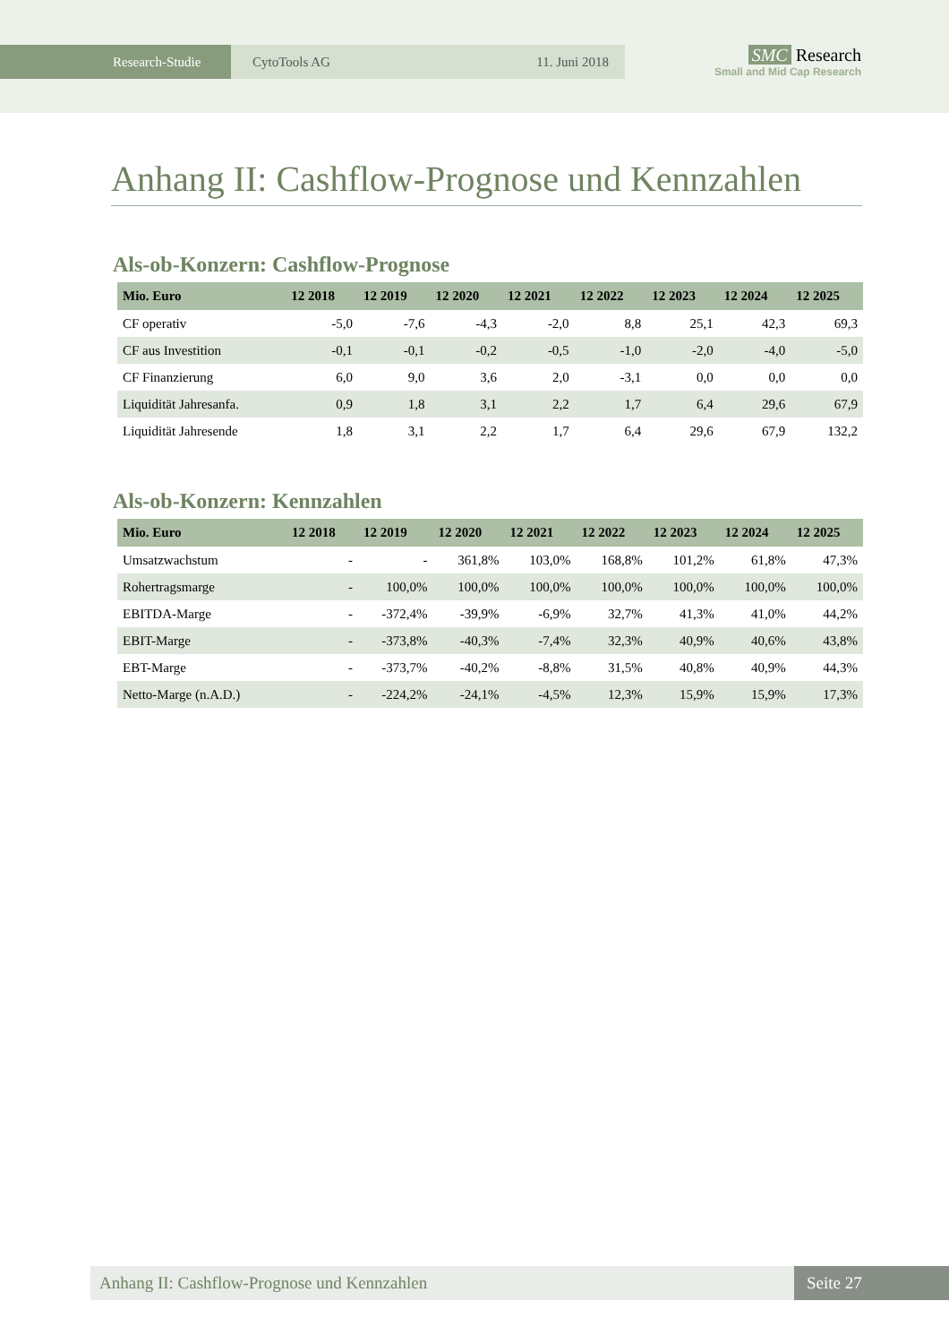Research-Studie CytoTools AG 11. Juni 2018
SMC Research
Small and Mid Cap Research
Anhang II: Cashflow-Prognose und Kennzahlen
Als-ob-Konzern: Cashflow-Prognose
| Mio. Euro | 12 2018 | 12 2019 | 12 2020 | 12 2021 | 12 2022 | 12 2023 | 12 2024 | 12 2025 |
| --- | --- | --- | --- | --- | --- | --- | --- | --- |
| CF operativ | -5,0 | -7,6 | -4,3 | -2,0 | 8,8 | 25,1 | 42,3 | 69,3 |
| CF aus Investition | -0,1 | -0,1 | -0,2 | -0,5 | -1,0 | -2,0 | -4,0 | -5,0 |
| CF Finanzierung | 6,0 | 9,0 | 3,6 | 2,0 | -3,1 | 0,0 | 0,0 | 0,0 |
| Liquidität Jahresanfa. | 0,9 | 1,8 | 3,1 | 2,2 | 1,7 | 6,4 | 29,6 | 67,9 |
| Liquidität Jahresende | 1,8 | 3,1 | 2,2 | 1,7 | 6,4 | 29,6 | 67,9 | 132,2 |
Als-ob-Konzern: Kennzahlen
| Mio. Euro | 12 2018 | 12 2019 | 12 2020 | 12 2021 | 12 2022 | 12 2023 | 12 2024 | 12 2025 |
| --- | --- | --- | --- | --- | --- | --- | --- | --- |
| Umsatzwachstum | - | - | 361,8% | 103,0% | 168,8% | 101,2% | 61,8% | 47,3% |
| Rohertragsmarge | - | 100,0% | 100,0% | 100,0% | 100,0% | 100,0% | 100,0% | 100,0% |
| EBITDA-Marge | - | -372,4% | -39,9% | -6,9% | 32,7% | 41,3% | 41,0% | 44,2% |
| EBIT-Marge | - | -373,8% | -40,3% | -7,4% | 32,3% | 40,9% | 40,6% | 43,8% |
| EBT-Marge | - | -373,7% | -40,2% | -8,8% | 31,5% | 40,8% | 40,9% | 44,3% |
| Netto-Marge (n.A.D.) | - | -224,2% | -24,1% | -4,5% | 12,3% | 15,9% | 15,9% | 17,3% |
Anhang II: Cashflow-Prognose und Kennzahlen
Seite 27